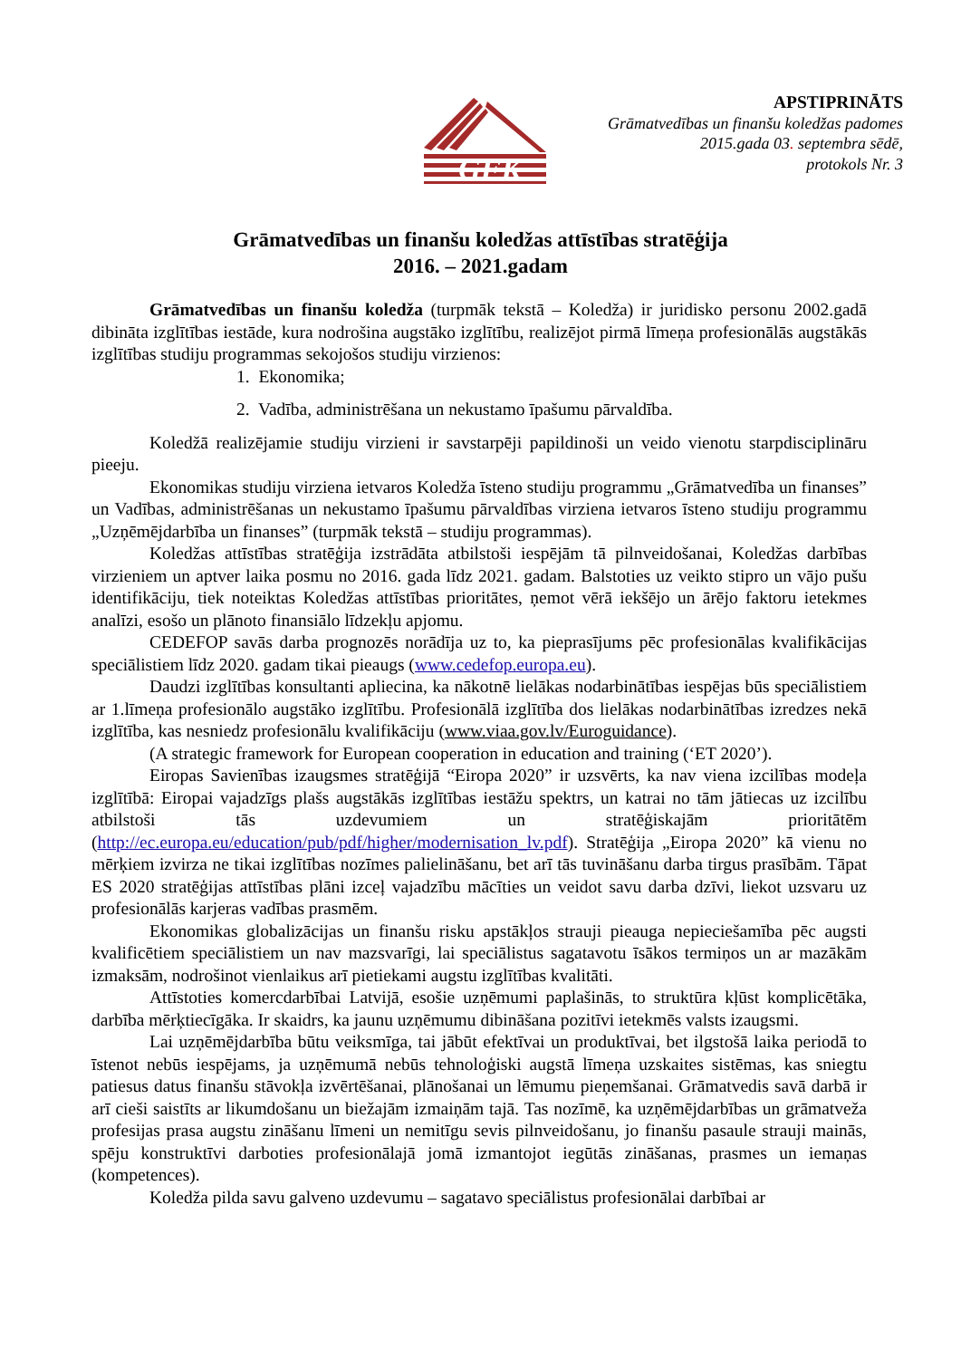GFK
APSTIPRINĀTS
Grāmatvedības un finanšu koledžas padomes
2015.gada 03. septembra sēdē,
protokols Nr. 3
Grāmatvedības un finanšu koledžas attīstības stratēģija
2016. – 2021.gadam
Grāmatvedības un finanšu koledža (turpmāk tekstā – Koledža) ir juridisko personu 2002.gadā dibināta izglītības iestāde, kura nodrošina augstāko izglītību, realizējot pirmā līmeņa profesionālās augstākās izglītības studiju programmas sekojošos studiju virzienos:
1. Ekonomika;
2. Vadība, administrēšana un nekustamo īpašumu pārvaldība.
Koledžā realizējamie studiju virzieni ir savstarpēji papildinoši un veido vienotu starpdisciplināru pieeju.
Ekonomikas studiju virziena ietvaros Koledža īsteno studiju programmu „Grāmatvedība un finanses” un Vadības, administrēšanas un nekustamo īpašumu pārvaldības virziena ietvaros īsteno studiju programmu „Uzņēmējdarbība un finanses” (turpmāk tekstā – studiju programmas).
Koledžas attīstības stratēģija izstrādāta atbilstoši iespējām tā pilnveidošanai, Koledžas darbības virzieniem un aptver laika posmu no 2016. gada līdz 2021. gadam. Balstoties uz veikto stipro un vājo pušu identifikāciju, tiek noteiktas Koledžas attīstības prioritātes, ņemot vērā iekšējo un ārējo faktoru ietekmes analīzi, esošo un plānoto finansiālo līdzekļu apjomu.
CEDEFOP savās darba prognozēs norādīja uz to, ka pieprasījums pēc profesionālas kvalifikācijas speciālistiem līdz 2020. gadam tikai pieaugs (www.cedefop.europa.eu).
Daudzi izglītības konsultanti apliecina, ka nākotnē lielākas nodarbinātības iespējas būs speciālistiem ar 1.līmeņa profesionālo augstāko izglītību. Profesionālā izglītība dos lielākas nodarbinātības izredzes nekā izglītība, kas nesniedz profesionālu kvalifikāciju (www.viaa.gov.lv/Euroguidance).
(A strategic framework for European cooperation in education and training (‘ET 2020’).
Eiropas Savienības izaugsmes stratēģijā “Eiropa 2020” ir uzsvērts, ka nav viena izcilības modeļa izglītībā: Eiropai vajadzīgs plašs augstākās izglītības iestāžu spektrs, un katrai no tām jātiecas uz izcilību atbilstoši tās uzdevumiem un stratēģiskajām prioritātēm (http://ec.europa.eu/education/pub/pdf/higher/modernisation_lv.pdf). Stratēģija „Eiropa 2020” kā vienu no mērķiem izvirza ne tikai izglītības nozīmes palielināšanu, bet arī tās tuvināšanu darba tirgus prasībām. Tāpat ES 2020 stratēģijas attīstības plāni izceļ vajadzību mācīties un veidot savu darba dzīvi, liekot uzsvaru uz profesionālās karjeras vadības prasmēm.
Ekonomikas globalizācijas un finanšu risku apstākļos strauji pieauga nepieciešamība pēc augsti kvalificētiem speciālistiem un nav mazsvarīgi, lai speciālistus sagatavotu īsākos termiņos un ar mazākām izmaksām, nodrošinot vienlaikus arī pietiekami augstu izglītības kvalitāti.
Attīstoties komercdarbībai Latvijā, esošie uzņēmumi paplašinās, to struktūra kļūst komplicētāka, darbība mērķtiecīgāka. Ir skaidrs, ka jaunu uzņēmumu dibināšana pozitīvi ietekmēs valsts izaugsmi.
Lai uzņēmējdarbība būtu veiksmīga, tai jābūt efektīvai un produktīvai, bet ilgstošā laika periodā to īstenot nebūs iespējams, ja uzņēmumā nebūs tehnoloģiski augstā līmeņa uzskaites sistēmas, kas sniegtu patiesus datus finanšu stāvokļa izvērtēšanai, plānošanai un lēmumu pieņemšanai. Grāmatvedis savā darbā ir arī cieši saistīts ar likumdošanu un biežajām izmaiņām tajā. Tas nozīmē, ka uzņēmējdarbības un grāmatveža profesijas prasa augstu zināšanu līmeni un nemitīgu sevis pilnveidošanu, jo finanšu pasaule strauji mainās, spēju konstruktīvi darboties profesionālajā jomā izmantojot iegūtās zināšanas, prasmes un iemaņas (kompetences).
Koledža pilda savu galveno uzdevumu – sagatavo speciālistus profesionālai darbībai ar